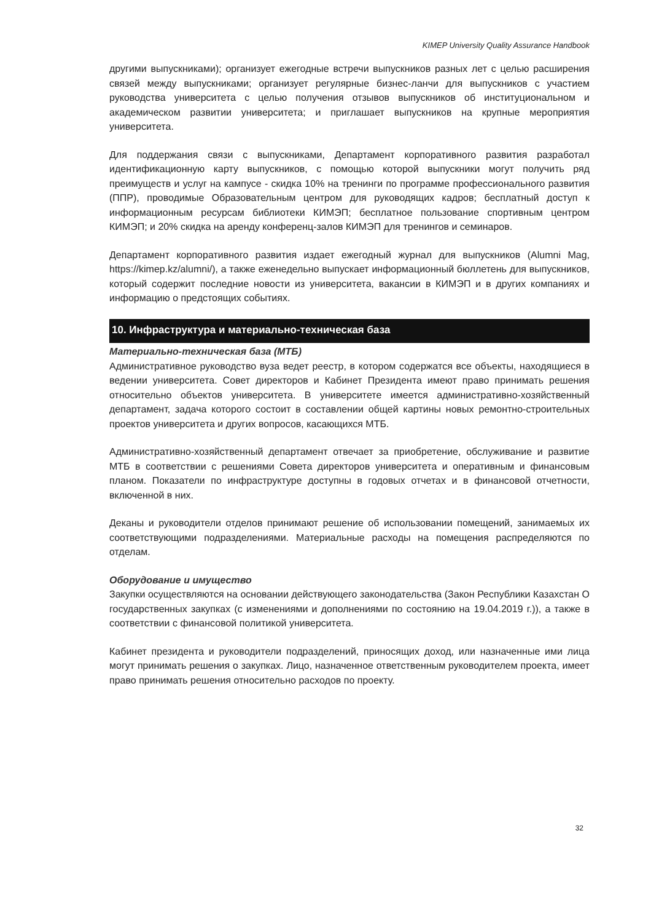KIMEP University Quality Assurance Handbook
другими выпускниками); организует ежегодные встречи выпускников разных лет с целью расширения связей между выпускниками; организует регулярные бизнес-ланчи для выпускников с участием руководства университета с целью получения отзывов выпускников об институциональном и академическом развитии университета; и приглашает выпускников на крупные мероприятия университета.
Для поддержания связи с выпускниками, Департамент корпоративного развития разработал идентификационную карту выпускников, с помощью которой выпускники могут получить ряд преимуществ и услуг на кампусе - скидка 10% на тренинги по программе профессионального развития (ППР), проводимые Образовательным центром для руководящих кадров; бесплатный доступ к информационным ресурсам библиотеки КИМЭП; бесплатное пользование спортивным центром КИМЭП; и 20% скидка на аренду конференц-залов КИМЭП для тренингов и семинаров.
Департамент корпоративного развития издает ежегодный журнал для выпускников (Alumni Mag, https://kimep.kz/alumni/), а также еженедельно выпускает информационный бюллетень для выпускников, который содержит последние новости из университета, вакансии в КИМЭП и в других компаниях и информацию о предстоящих событиях.
10. Инфраструктура и материально-техническая база
Материально-техническая база (МТБ)
Административное руководство вуза ведет реестр, в котором содержатся все объекты, находящиеся в ведении университета. Совет директоров и Кабинет Президента имеют право принимать решения относительно объектов университета. В университете имеется административно-хозяйственный департамент, задача которого состоит в составлении общей картины новых ремонтно-строительных проектов университета и других вопросов, касающихся МТБ.
Административно-хозяйственный департамент отвечает за приобретение, обслуживание и развитие МТБ в соответствии с решениями Совета директоров университета и оперативным и финансовым планом. Показатели по инфраструктуре доступны в годовых отчетах и в финансовой отчетности, включенной в них.
Деканы и руководители отделов принимают решение об использовании помещений, занимаемых их соответствующими подразделениями. Материальные расходы на помещения распределяются по отделам.
Оборудование и имущество
Закупки осуществляются на основании действующего законодательства (Закон Республики Казахстан О государственных закупках (с изменениями и дополнениями по состоянию на 19.04.2019 г.)), а также в соответствии с финансовой политикой университета.
Кабинет президента и руководители подразделений, приносящих доход, или назначенные ими лица могут принимать решения о закупках. Лицо, назначенное ответственным руководителем проекта, имеет право принимать решения относительно расходов по проекту.
32